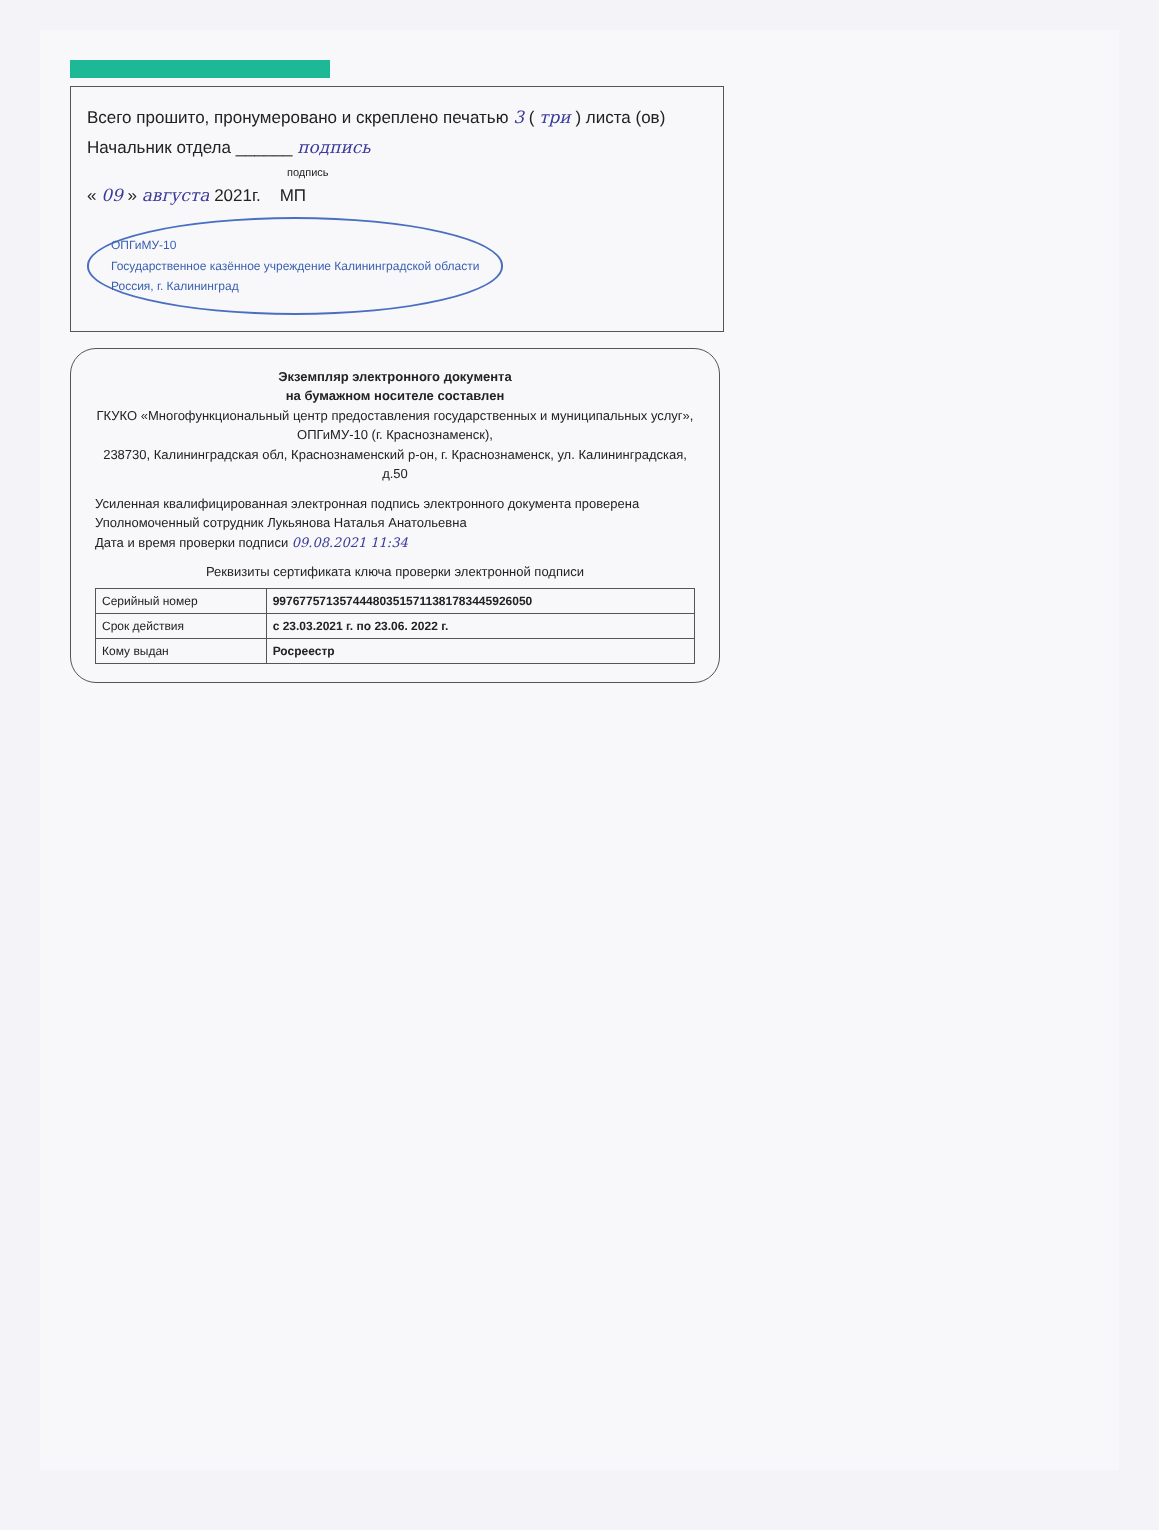Всего прошито, пронумеровано и скреплено печатью 3 ( три ) листа (ов)
Начальник отдела ______ подпись
подпись
« 09 » августа 2021г. МП
ОПГиМУ-10
Государственное казённое учреждение Калининградской области
Россия, г. Калининград
Экземпляр электронного документа
на бумажном носителе составлен
ГКУКО «Многофункциональный центр предоставления государственных и муниципальных услуг», ОПГиМУ-10 (г. Краснознаменск),
238730, Калининградская обл, Краснознаменский р-он, г. Краснознаменск, ул. Калининградская, д.50
Усиленная квалифицированная электронная подпись электронного документа проверена
Уполномоченный сотрудник Лукьянова Наталья Анатольевна
Дата и время проверки подписи 09.08.2021 11:34
Реквизиты сертификата ключа проверки электронной подписи
| Серийный номер | 99767757135744480351571138178344592605​0 |
| Срок действия | с 23.03.2021 г. по 23.06. 2022 г. |
| Кому выдан | Росреестр |